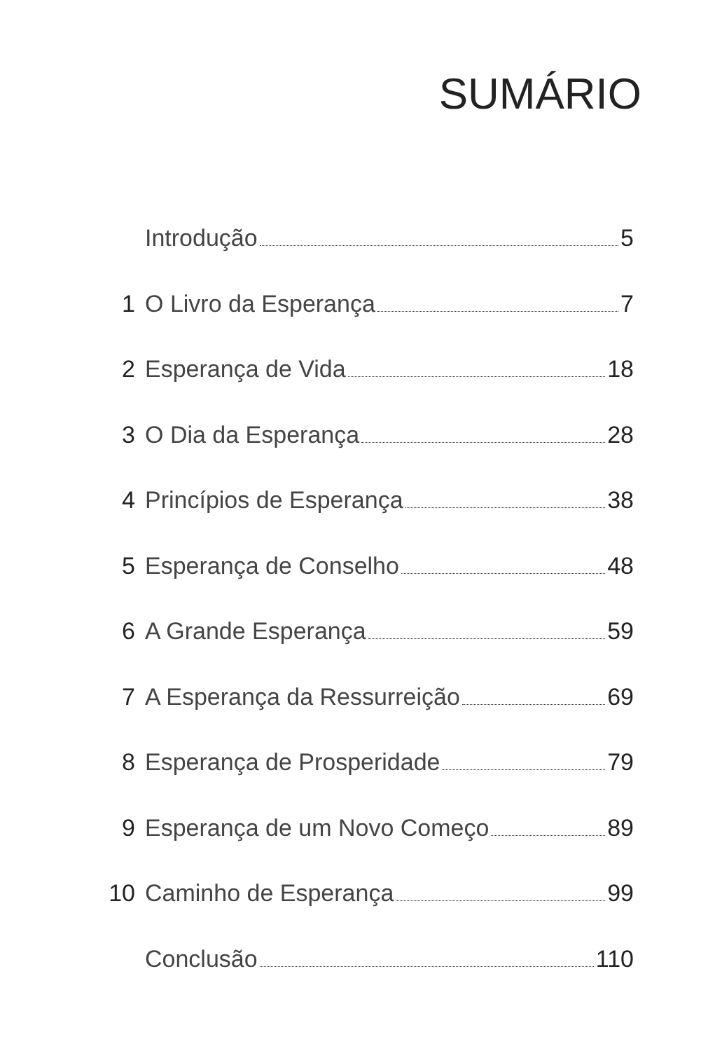SUMÁRIO
Introdução 5
1 O Livro da Esperança 7
2 Esperança de Vida 18
3 O Dia da Esperança 28
4 Princípios de Esperança 38
5 Esperança de Conselho 48
6 A Grande Esperança 59
7 A Esperança da Ressurreição 69
8 Esperança de Prosperidade 79
9 Esperança de um Novo Começo 89
10 Caminho de Esperança 99
Conclusão 110